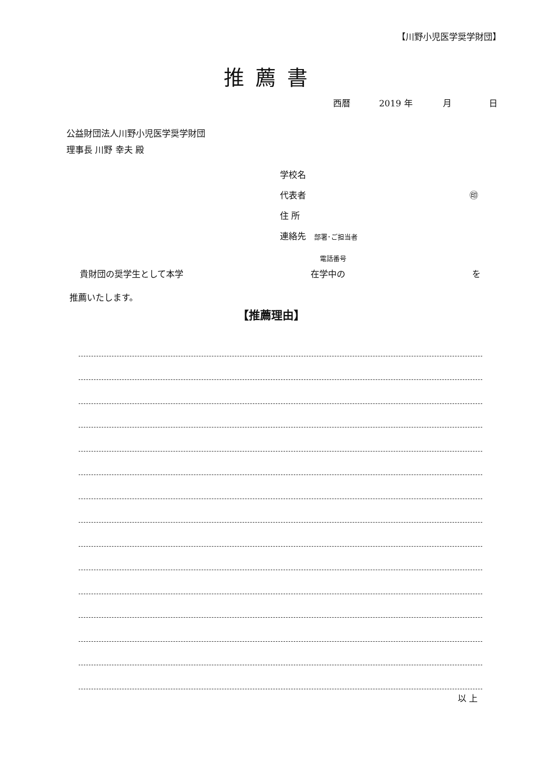【川野小児医学奨学財団】
推薦書
西暦 2019 年 月 日
公益財団法人川野小児医学奨学財団
理事長 川野 幸夫 殿
学校名
代表者 ㊞
住 所
連絡先 部署･ご担当者
電話番号
貴財団の奨学生として本学 在学中の を
推薦いたします。
【推薦理由】
以 上